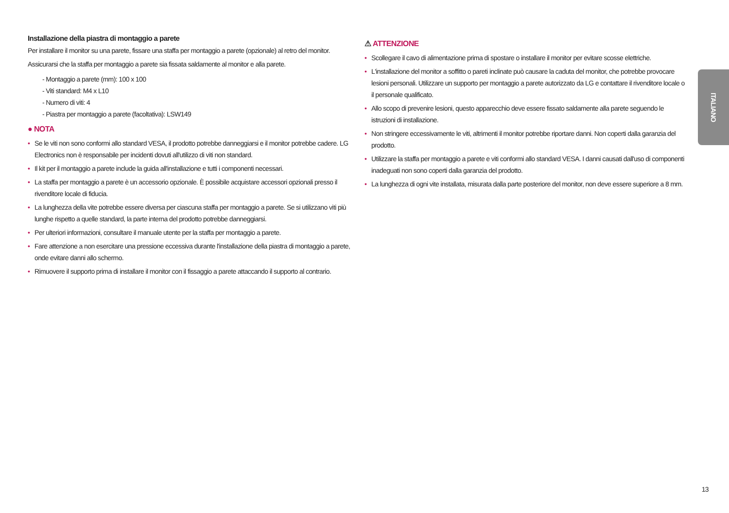Installazione della piastra di montaggio a parete
Per installare il monitor su una parete, fissare una staffa per montaggio a parete (opzionale) al retro del monitor.
Assicurarsi che la staffa per montaggio a parete sia fissata saldamente al monitor e alla parete.
- Montaggio a parete (mm): 100 x 100
- Viti standard: M4 x L10
- Numero di viti: 4
- Piastra per montaggio a parete (facoltativa): LSW149
● NOTA
• Se le viti non sono conformi allo standard VESA, il prodotto potrebbe danneggiarsi e il monitor potrebbe cadere. LG Electronics non è responsabile per incidenti dovuti all'utilizzo di viti non standard.
• Il kit per il montaggio a parete include la guida all'installazione e tutti i componenti necessari.
• La staffa per montaggio a parete è un accessorio opzionale. È possibile acquistare accessori opzionali presso il rivenditore locale di fiducia.
• La lunghezza della vite potrebbe essere diversa per ciascuna staffa per montaggio a parete. Se si utilizzano viti più lunghe rispetto a quelle standard, la parte interna del prodotto potrebbe danneggiarsi.
• Per ulteriori informazioni, consultare il manuale utente per la staffa per montaggio a parete.
• Fare attenzione a non esercitare una pressione eccessiva durante l'installazione della piastra di montaggio a parete, onde evitare danni allo schermo.
• Rimuovere il supporto prima di installare il monitor con il fissaggio a parete attaccando il supporto al contrario.
⚠ ATTENZIONE
• Scollegare il cavo di alimentazione prima di spostare o installare il monitor per evitare scosse elettriche.
• L'installazione del monitor a soffitto o pareti inclinate può causare la caduta del monitor, che potrebbe provocare lesioni personali. Utilizzare un supporto per montaggio a parete autorizzato da LG e contattare il rivenditore locale o il personale qualificato.
• Allo scopo di prevenire lesioni, questo apparecchio deve essere fissato saldamente alla parete seguendo le istruzioni di installazione.
• Non stringere eccessivamente le viti, altrimenti il monitor potrebbe riportare danni. Non coperti dalla garanzia del prodotto.
• Utilizzare la staffa per montaggio a parete e viti conformi allo standard VESA. I danni causati dall'uso di componenti inadeguati non sono coperti dalla garanzia del prodotto.
• La lunghezza di ogni vite installata, misurata dalla parte posteriore del monitor, non deve essere superiore a 8 mm.
ITALIANO
13